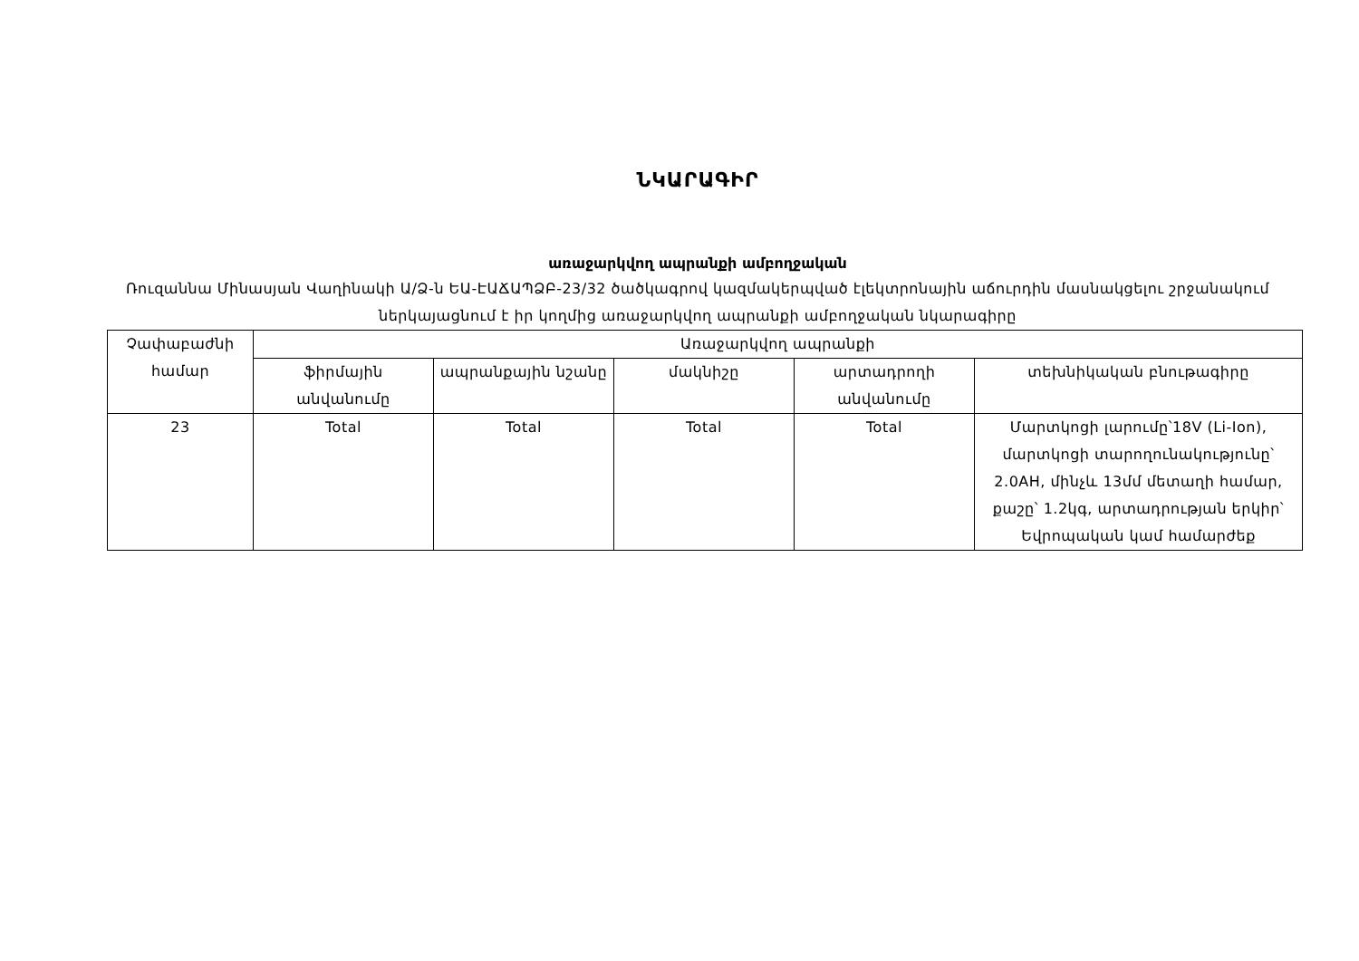ՆԿԱՐԱԳԻՐ
առաջարկվող ապրանքի ամբողջական
Ռուզաննա Մինասյան Վաղինակի Ա/Ձ-ն ԵԱ-ԷԱՃԱՊՁԲ-23/32 ծածկագրով կազմակերպված էլեկտրոնային աճուրդին մասնակցելու շրջանակում ներկայացնում է իր կողմից առաջարկվող ապրանքի ամբողջական նկարագիրը
| Չափաբաժնի համար | Առաջարկվող ապրանքի | | | | |
| --- | --- | --- | --- | --- | --- |
| | ֆիրմային անվանումը | ապրանքային նշանը | մակնիշը | արտադրողի անվանումը | տեխնիկական բնութագիրը |
| 23 | Total | Total | Total | Total | Մարտկոցի լարումը՝18V (Li-Ion), մարտկոցի տարողունակությունը՝ 2.0AH, մինչև 13մմ մետաղի համար, քաշը՝ 1.2կգ, արտադրության երկիր՝ Եվրոպական կամ համարժեք |